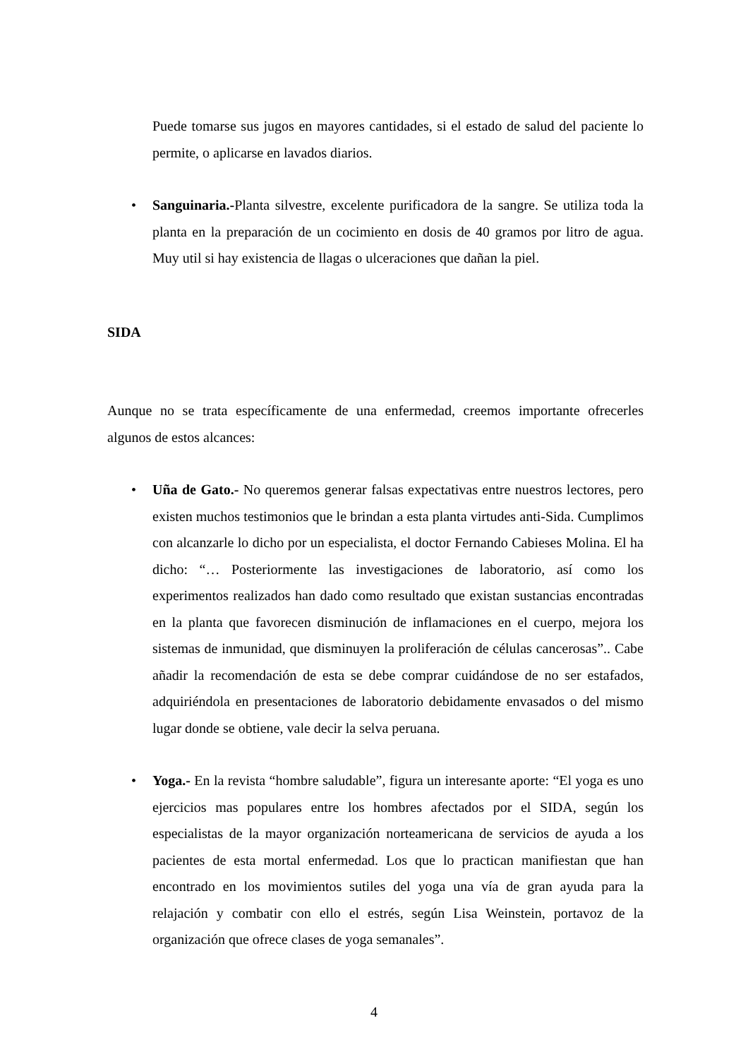Puede tomarse sus jugos en mayores cantidades, si el estado de salud del paciente lo permite, o aplicarse en lavados diarios.
•
Sanguinaria.-Planta silvestre, excelente purificadora de la sangre. Se utiliza toda la planta en la preparación de un cocimiento en dosis de 40 gramos por litro de agua. Muy util si hay existencia de llagas o ulceraciones que dañan la piel.
SIDA
Aunque no se trata específicamente de una enfermedad, creemos importante ofrecerles algunos de estos alcances:
•
Uña de Gato.- No queremos generar falsas expectativas entre nuestros lectores, pero existen muchos testimonios que le brindan a esta planta virtudes anti-Sida. Cumplimos con alcanzarle lo dicho por un especialista, el doctor Fernando Cabieses Molina. El ha dicho: “… Posteriormente las investigaciones de laboratorio, así como los experimentos realizados han dado como resultado que existan sustancias encontradas en la planta que favorecen disminución de inflamaciones en el cuerpo, mejora los sistemas de inmunidad, que disminuyen la proliferación de células cancerosas”.. Cabe añadir la recomendación de esta se debe comprar cuidándose de no ser estafados, adquiriéndola en presentaciones de laboratorio debidamente envasados o del mismo lugar donde se obtiene, vale decir la selva peruana.
•
Yoga.- En la revista “hombre saludable”, figura un interesante aporte: “El yoga es uno ejercicios mas populares entre los hombres afectados por el SIDA, según los especialistas de la mayor organización norteamericana de servicios de ayuda a los pacientes de esta mortal enfermedad. Los que lo practican manifiestan que han encontrado en los movimientos sutiles del yoga una vía de gran ayuda para la relajación y combatir con ello el estrés, según Lisa Weinstein, portavoz de la organización que ofrece clases de yoga semanales”.
4